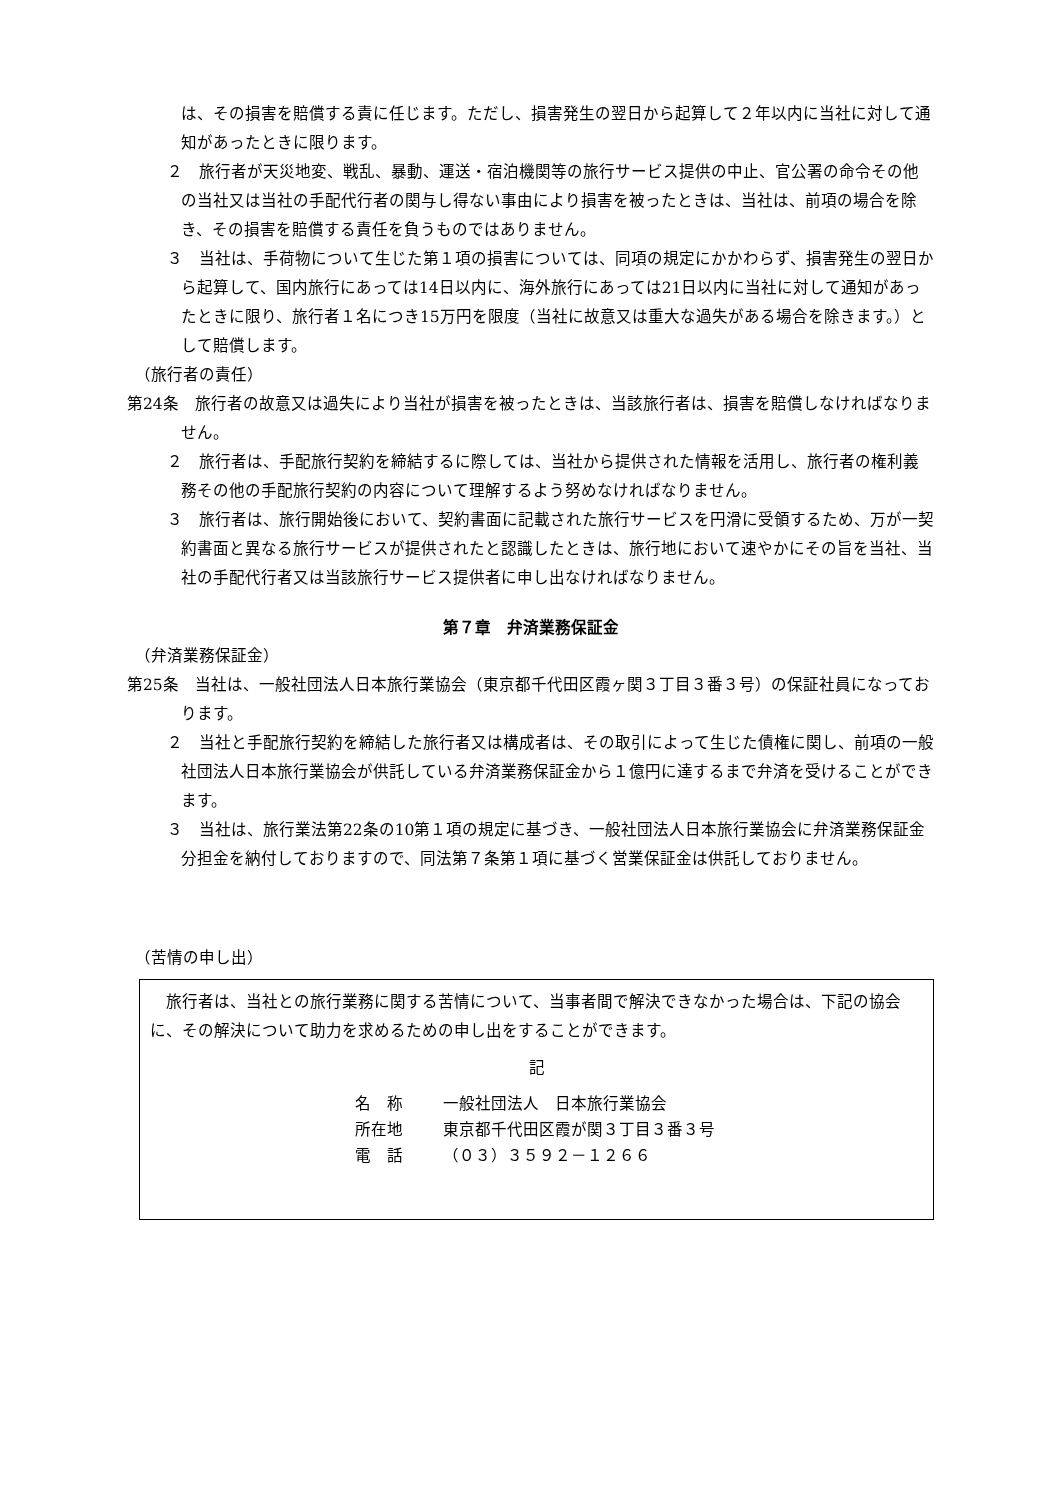は、その損害を賠償する責に任じます。ただし、損害発生の翌日から起算して２年以内に当社に対して通知があったときに限ります。
２　旅行者が天災地変、戦乱、暴動、運送・宿泊機関等の旅行サービス提供の中止、官公署の命令その他の当社又は当社の手配代行者の関与し得ない事由により損害を被ったときは、当社は、前項の場合を除き、その損害を賠償する責任を負うものではありません。
３　当社は、手荷物について生じた第１項の損害については、同項の規定にかかわらず、損害発生の翌日から起算して、国内旅行にあっては14日以内に、海外旅行にあっては21日以内に当社に対して通知があったときに限り、旅行者１名につき15万円を限度（当社に故意又は重大な過失がある場合を除きます。）として賠償します。
（旅行者の責任）
第24条　旅行者の故意又は過失により当社が損害を被ったときは、当該旅行者は、損害を賠償しなければなりません。
２　旅行者は、手配旅行契約を締結するに際しては、当社から提供された情報を活用し、旅行者の権利義務その他の手配旅行契約の内容について理解するよう努めなければなりません。
３　旅行者は、旅行開始後において、契約書面に記載された旅行サービスを円滑に受領するため、万が一契約書面と異なる旅行サービスが提供されたと認識したときは、旅行地において速やかにその旨を当社、当社の手配代行者又は当該旅行サービス提供者に申し出なければなりません。
第７章　弁済業務保証金
（弁済業務保証金）
第25条　当社は、一般社団法人日本旅行業協会（東京都千代田区霞ヶ関３丁目３番３号）の保証社員になっております。
２　当社と手配旅行契約を締結した旅行者又は構成者は、その取引によって生じた債権に関し、前項の一般社団法人日本旅行業協会が供託している弁済業務保証金から１億円に達するまで弁済を受けることができます。
３　当社は、旅行業法第22条の10第１項の規定に基づき、一般社団法人日本旅行業協会に弁済業務保証金分担金を納付しておりますので、同法第７条第１項に基づく営業保証金は供託しておりません。
（苦情の申し出）
　旅行者は、当社との旅行業務に関する苦情について、当事者間で解決できなかった場合は、下記の協会に、その解決について助力を求めるための申し出をすることができます。
記
名　称 一般社団法人　日本旅行業協会
所在地 東京都千代田区霞が関３丁目３番３号
電　話 （０３）３５９２－１２６６